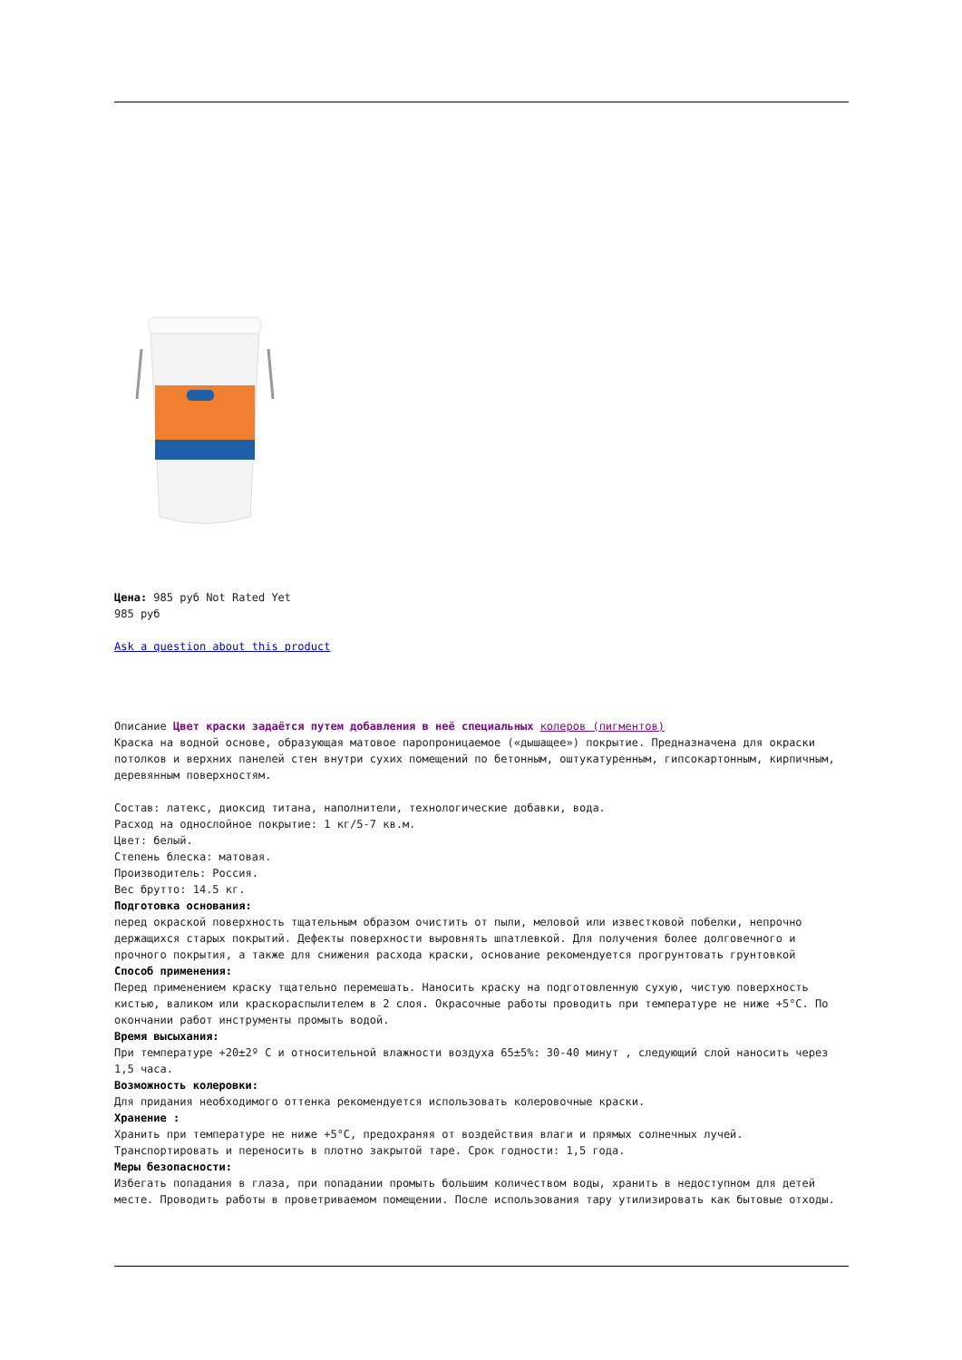Цена: 985 руб Not Rated Yet
985 руб
Ask a question about this product
Описание Цвет краски задаётся путем добавления в неё специальных колеров (пигментов)
Краска на водной основе, образующая матовое паропроницаемое («дышащее») покрытие. Предназначена для окраски потолков и верхних панелей стен внутри сухих помещений по бетонным, оштукатуренным, гипсокартонным, кирпичным, деревянным поверхностям.
Состав: латекс, диоксид титана, наполнители, технологические добавки, вода.
Расход на однослойное покрытие: 1 кг/5-7 кв.м.
Цвет: белый.
Степень блеска: матовая.
Производитель: Россия.
Вес брутто: 14.5 кг.
Подготовка основания:
перед окраской поверхность тщательным образом очистить от пыли, меловой или известковой побелки, непрочно держащихся старых покрытий. Дефекты поверхности выровнять шпатлевкой. Для получения более долговечного и прочного покрытия, а также для снижения расхода краски, основание рекомендуется прогрунтовать грунтовкой
Способ применения:
Перед применением краску тщательно перемешать. Наносить краску на подготовленную сухую, чистую поверхность кистью, валиком или краскораспылителем в 2 слоя. Окрасочные работы проводить при температуре не ниже +5°С. По окончании работ инструменты промыть водой.
Время высыхания:
При температуре +20±2º С и относительной влажности воздуха 65±5%: 30-40 минут , следующий слой наносить через 1,5 часа.
Возможность колеровки:
Для придания необходимого оттенка рекомендуется использовать колеровочные краски.
Хранение :
Хранить при температуре не ниже +5°С, предохраняя от воздействия влаги и прямых солнечных лучей. Транспортировать и переносить в плотно закрытой таре. Срок годности: 1,5 года.
Меры безопасности:
Избегать попадания в глаза, при попадании промыть большим количеством воды, хранить в недоступном для детей месте. Проводить работы в проветриваемом помещении. После использования тару утилизировать как бытовые отходы.